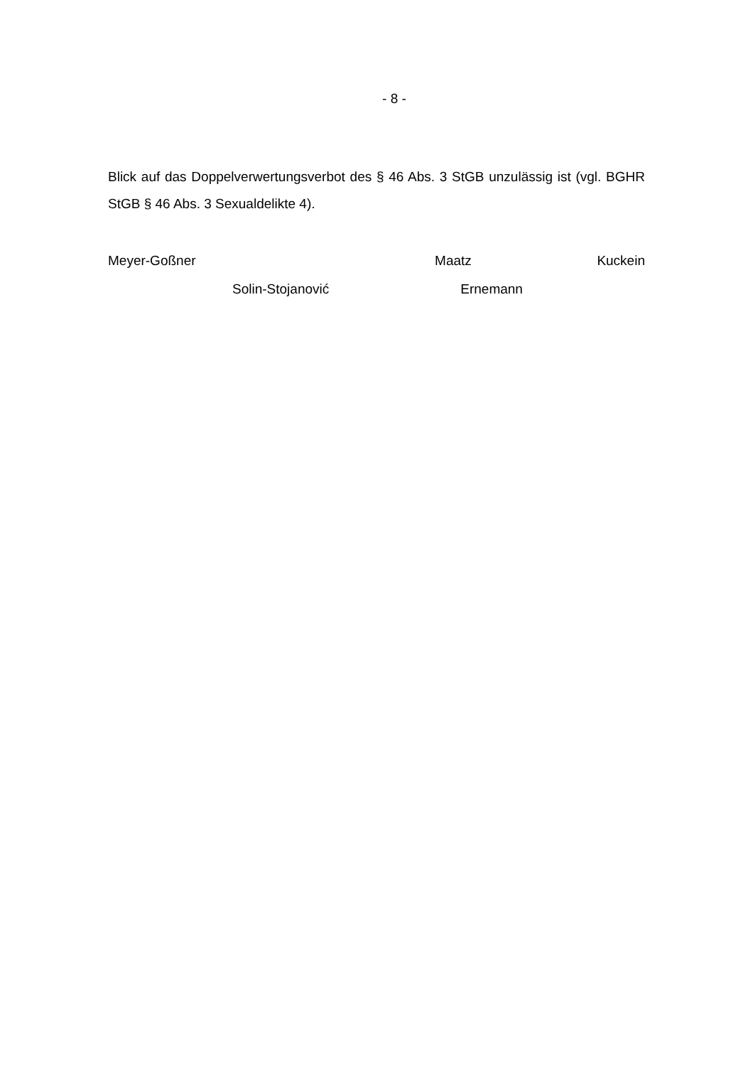- 8 -
Blick auf das Doppelverwertungsverbot des § 46 Abs. 3 StGB unzulässig ist (vgl. BGHR StGB § 46 Abs. 3 Sexualdelikte 4).
Meyer-Goßner Maatz Kuckein
Solin-Stojanović Ernemann